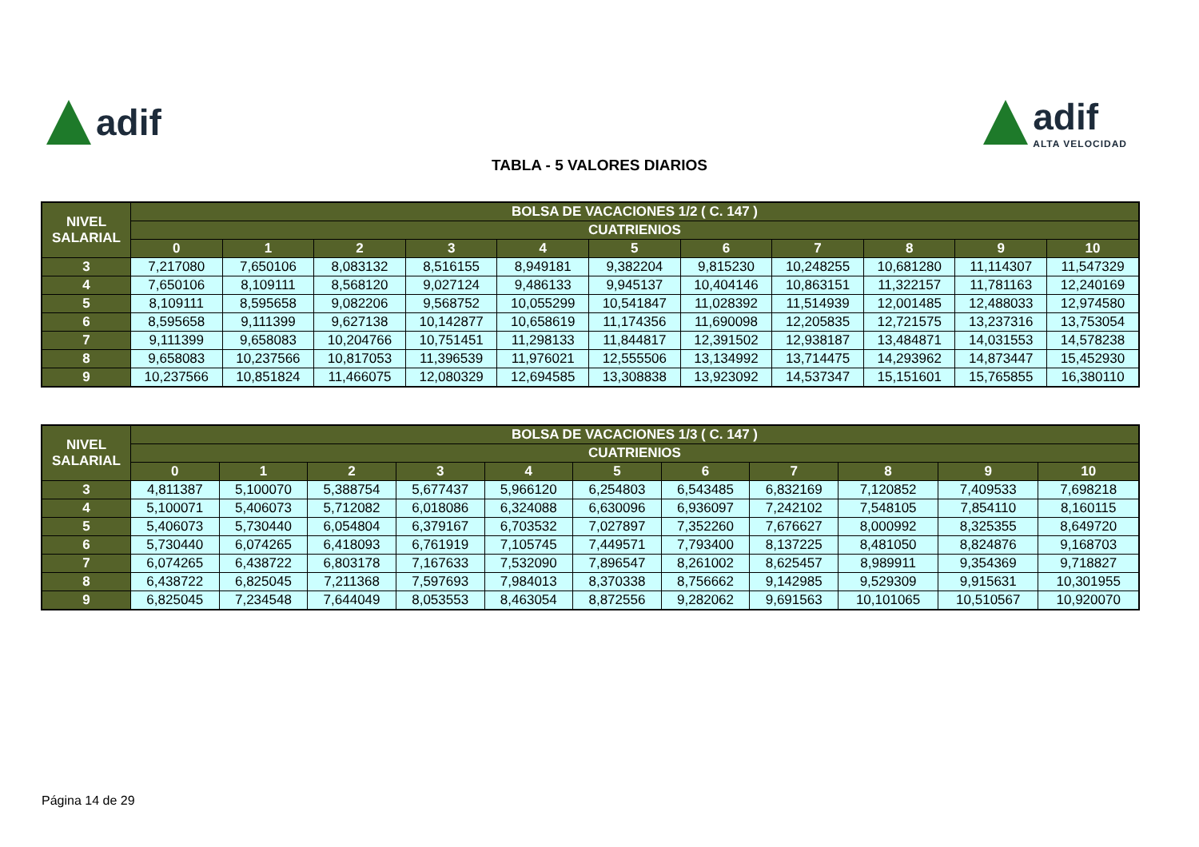adif adif
ALTA VELOCIDAD
TABLA - 5 VALORES DIARIOS
| NIVEL SALARIAL | BOLSA DE VACACIONES 1/2 ( C. 147 ) | | | | | | | | | | |
| --- | --- | --- | --- | --- | --- | --- | --- | --- | --- | --- | --- |
| | CUATRIENIOS | | | | | | | | | | |
| | 0 | 1 | 2 | 3 | 4 | 5 | 6 | 7 | 8 | 9 | 10 |
| 3 | 7,217080 | 7,650106 | 8,083132 | 8,516155 | 8,949181 | 9,382204 | 9,815230 | 10,248255 | 10,681280 | 11,114307 | 11,547329 |
| 4 | 7,650106 | 8,109111 | 8,568120 | 9,027124 | 9,486133 | 9,945137 | 10,404146 | 10,863151 | 11,322157 | 11,781163 | 12,240169 |
| 5 | 8,109111 | 8,595658 | 9,082206 | 9,568752 | 10,055299 | 10,541847 | 11,028392 | 11,514939 | 12,001485 | 12,488033 | 12,974580 |
| 6 | 8,595658 | 9,111399 | 9,627138 | 10,142877 | 10,658619 | 11,174356 | 11,690098 | 12,205835 | 12,721575 | 13,237316 | 13,753054 |
| 7 | 9,111399 | 9,658083 | 10,204766 | 10,751451 | 11,298133 | 11,844817 | 12,391502 | 12,938187 | 13,484871 | 14,031553 | 14,578238 |
| 8 | 9,658083 | 10,237566 | 10,817053 | 11,396539 | 11,976021 | 12,555506 | 13,134992 | 13,714475 | 14,293962 | 14,873447 | 15,452930 |
| 9 | 10,237566 | 10,851824 | 11,466075 | 12,080329 | 12,694585 | 13,308838 | 13,923092 | 14,537347 | 15,151601 | 15,765855 | 16,380110 |
| NIVEL SALARIAL | BOLSA DE VACACIONES 1/3 ( C. 147 ) | | | | | | | | | | |
| --- | --- | --- | --- | --- | --- | --- | --- | --- | --- | --- | --- |
| | CUATRIENIOS | | | | | | | | | | |
| | 0 | 1 | 2 | 3 | 4 | 5 | 6 | 7 | 8 | 9 | 10 |
| 3 | 4,811387 | 5,100070 | 5,388754 | 5,677437 | 5,966120 | 6,254803 | 6,543485 | 6,832169 | 7,120852 | 7,409533 | 7,698218 |
| 4 | 5,100071 | 5,406073 | 5,712082 | 6,018086 | 6,324088 | 6,630096 | 6,936097 | 7,242102 | 7,548105 | 7,854110 | 8,160115 |
| 5 | 5,406073 | 5,730440 | 6,054804 | 6,379167 | 6,703532 | 7,027897 | 7,352260 | 7,676627 | 8,000992 | 8,325355 | 8,649720 |
| 6 | 5,730440 | 6,074265 | 6,418093 | 6,761919 | 7,105745 | 7,449571 | 7,793400 | 8,137225 | 8,481050 | 8,824876 | 9,168703 |
| 7 | 6,074265 | 6,438722 | 6,803178 | 7,167633 | 7,532090 | 7,896547 | 8,261002 | 8,625457 | 8,989911 | 9,354369 | 9,718827 |
| 8 | 6,438722 | 6,825045 | 7,211368 | 7,597693 | 7,984013 | 8,370338 | 8,756662 | 9,142985 | 9,529309 | 9,915631 | 10,301955 |
| 9 | 6,825045 | 7,234548 | 7,644049 | 8,053553 | 8,463054 | 8,872556 | 9,282062 | 9,691563 | 10,101065 | 10,510567 | 10,920070 |
Página 14 de 29